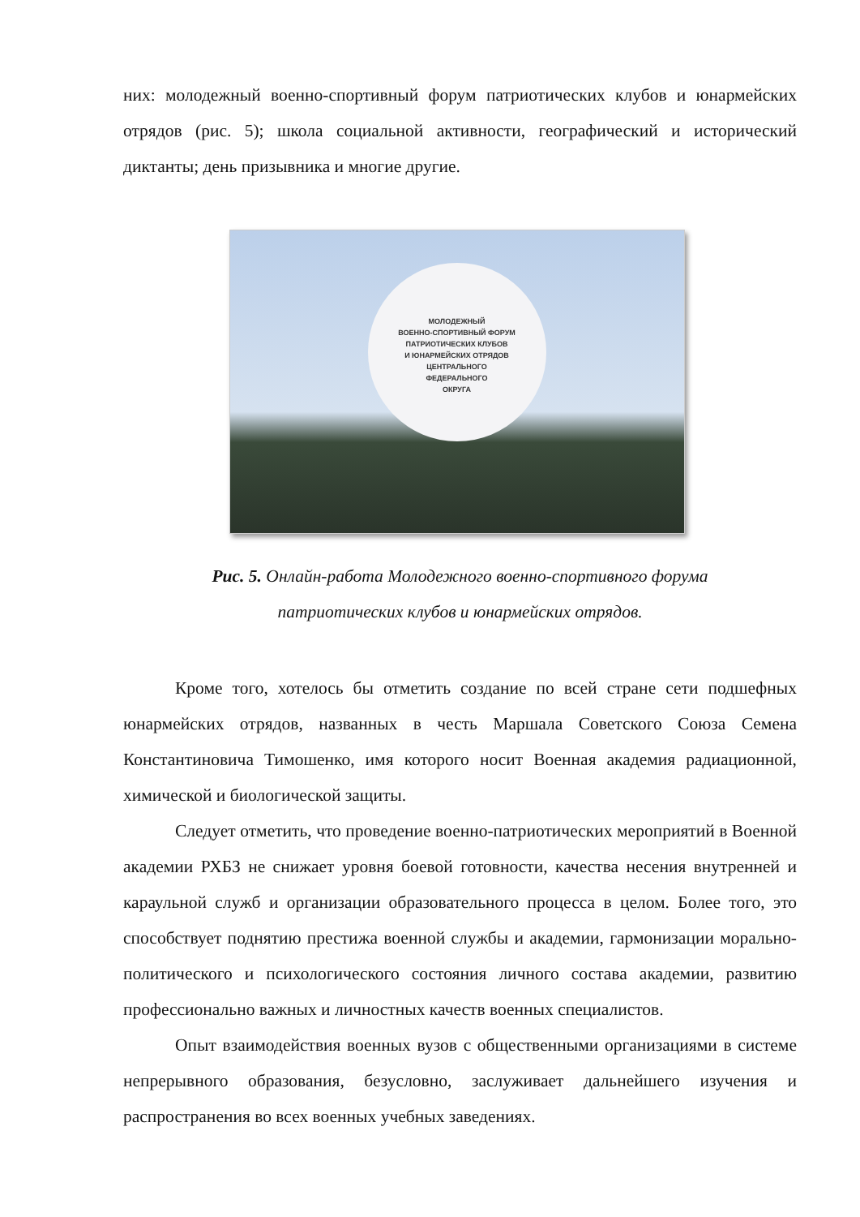них: молодежный военно-спортивный форум патриотических клубов и юнармейских отрядов (рис. 5); школа социальной активности, географический и исторический диктанты; день призывника и многие другие.
МОЛОДЕЖНЫЙ
ВОЕННО-СПОРТИВНЫЙ ФОРУМ
ПАТРИОТИЧЕСКИХ КЛУБОВ
И ЮНАРМЕЙСКИХ ОТРЯДОВ
ЦЕНТРАЛЬНОГО
ФЕДЕРАЛЬНОГО
ОКРУГА
Рис. 5. Онлайн-работа Молодежного военно-спортивного форума
патриотических клубов и юнармейских отрядов.
Кроме того, хотелось бы отметить создание по всей стране сети подшефных юнармейских отрядов, названных в честь Маршала Советского Союза Семена Константиновича Тимошенко, имя которого носит Военная академия радиационной, химической и биологической защиты.
Следует отметить, что проведение военно-патриотических мероприятий в Военной академии РХБЗ не снижает уровня боевой готовности, качества несения внутренней и караульной служб и организации образовательного процесса в целом. Более того, это способствует поднятию престижа военной службы и академии, гармонизации морально-политического и психологического состояния личного состава академии, развитию профессионально важных и личностных качеств военных специалистов.
Опыт взаимодействия военных вузов с общественными организациями в системе непрерывного образования, безусловно, заслуживает дальнейшего изучения и распространения во всех военных учебных заведениях.